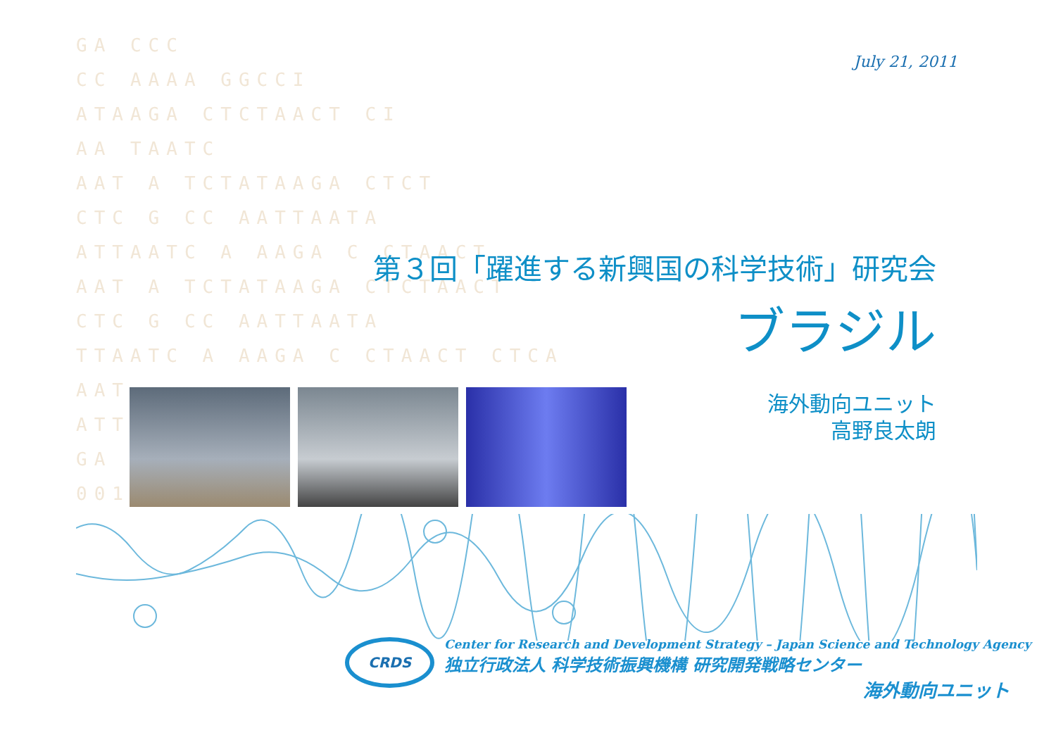GA CCC
CC AAAA GGCCI
ATAAGA CTCTAACT CI
AA TAATC
AAT A TCTATAAGA CTCT
CTC G CC AATTAATA
ATTAATC A AAGA C CTAACT
AAT A TCTATAAGA CTCTAACT
CTC G CC AATTAATA
TTAATC A AAGA C CTAACT CTCA
AAT
ATTA
GA
0011
July 21, 2011
第３回「躍進する新興国の科学技術」研究会
ブラジル
海外動向ユニット
高野良太朗
CRDS
Center for Research and Development Strategy – Japan Science and Technology Agency
独立行政法人 科学技術振興機構 研究開発戦略センター
海外動向ユニット